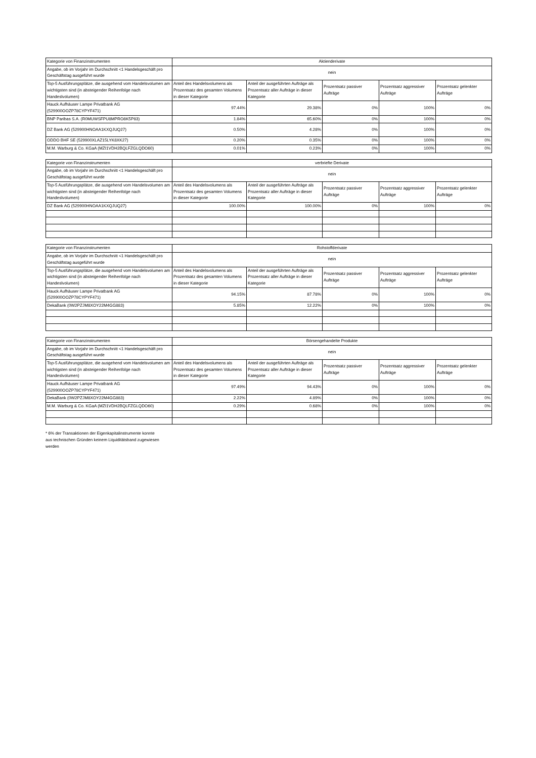| Kategorie von Finanzinstrumenten | Aktienderivate | | | | |
| --- | --- | --- | --- | --- | --- |
| Angabe, ob im Vorjahr im Durchschnitt <1 Handelsgeschäft pro Geschäftstag ausgeführt wurde | nein | | | | |
| Top-5 Ausführungsplätze, die ausgehend vom Handelsvolumen am wichtigsten sind (in absteigender Reihenfolge nach Handeslvolumen) | Anteil des Handelsvolumens als Prozentsatz des gesamten Volumens in dieser Kategorie | Anteil der ausgeführten Aufträge als Prozentsatz aller Aufträge in dieser Kategorie | Prozentsatz passiver Aufträge | Prozentsatz aggressiver Aufträge | Prozentsatz gelenkter Aufträge |
| Hauck Aufhäuser Lampe Privatbank AG (529900OOZP78CYPYF471) | 97.44% | 29.38% | 0% | 100% | 0% |
| BNP Paribas S.A. (R0MUWSFPU8MPRO8K5P83) | 1.84% | 65.60% | 0% | 100% | 0% |
| DZ Bank AG (529900HNOAA1KXQJUQ27) | 0.50% | 4.28% | 0% | 100% | 0% |
| ODDO BHF SE (529900XLAZ15LYK8XK27) | 0.20% | 0.35% | 0% | 100% | 0% |
| M.M. Warburg & Co. KGaA (MZI1VDH2BQLFZGLQDO60) | 0.01% | 0.23% | 0% | 100% | 0% |
| Kategorie von Finanzinstrumenten | verbriefte Derivate | | | | |
| --- | --- | --- | --- | --- | --- |
| Angabe, ob im Vorjahr im Durchschnitt <1 Handelsgeschäft pro Geschäftstag ausgeführt wurde | nein | | | | |
| Top-5 Ausführungsplätze, die ausgehend vom Handelsvolumen am wichtigsten sind (in absteigender Reihenfolge nach Handeslvolumen) | Anteil des Handelsvolumens als Prozentsatz des gesamten Volumens in dieser Kategorie | Anteil der ausgeführten Aufträge als Prozentsatz aller Aufträge in dieser Kategorie | Prozentsatz passiver Aufträge | Prozentsatz aggressiver Aufträge | Prozentsatz gelenkter Aufträge |
| DZ Bank AG (529900HNOAA1KXQJUQ27) | 100.00% | 100.00% | 0% | 100% | 0% |
| Kategorie von Finanzinstrumenten | Rohstoffderivate | | | | |
| --- | --- | --- | --- | --- | --- |
| Angabe, ob im Vorjahr im Durchschnitt <1 Handelsgeschäft pro Geschäftstag ausgeführt wurde | nein | | | | |
| Top-5 Ausführungsplätze, die ausgehend vom Handelsvolumen am wichtigsten sind (in absteigender Reihenfolge nach Handeslvolumen) | Anteil des Handelsvolumens als Prozentsatz des gesamten Volumens in dieser Kategorie | Anteil der ausgeführten Aufträge als Prozentsatz aller Aufträge in dieser Kategorie | Prozentsatz passiver Aufträge | Prozentsatz aggressiver Aufträge | Prozentsatz gelenkter Aufträge |
| Hauck Aufhäuser Lampe Privatbank AG (529900OOZP78CYPYF471) | 94.15% | 87.78% | 0% | 100% | 0% |
| DekaBank (0W2PZJM8XOY22M4GG883) | 5.85% | 12.22% | 0% | 100% | 0% |
| Kategorie von Finanzinstrumenten | Börsengehandelte Produkte | | | | |
| --- | --- | --- | --- | --- | --- |
| Angabe, ob im Vorjahr im Durchschnitt <1 Handelsgeschäft pro Geschäftstag ausgeführt wurde | nein | | | | |
| Top-5 Ausführungsplätze, die ausgehend vom Handelsvolumen am wichtigsten sind (in absteigender Reihenfolge nach Handeslvolumen) | Anteil des Handelsvolumens als Prozentsatz des gesamten Volumens in dieser Kategorie | Anteil der ausgeführten Aufträge als Prozentsatz aller Aufträge in dieser Kategorie | Prozentsatz passiver Aufträge | Prozentsatz aggressiver Aufträge | Prozentsatz gelenkter Aufträge |
| Hauck Aufhäuser Lampe Privatbank AG (529900OOZP78CYPYF471) | 97.49% | 94.43% | 0% | 100% | 0% |
| DekaBank (0W2PZJM8XOY22M4GG883) | 2.22% | 4.89% | 0% | 100% | 0% |
| M.M. Warburg & Co. KGaA (MZI1VDH2BQLFZGLQDO60) | 0.29% | 0.68% | 0% | 100% | 0% |
* 6% der Transaktionen der Eigenkapitalinstrumente konnte
aus technischen Gründen keinem Liquiditätsband zugewiesen
werden